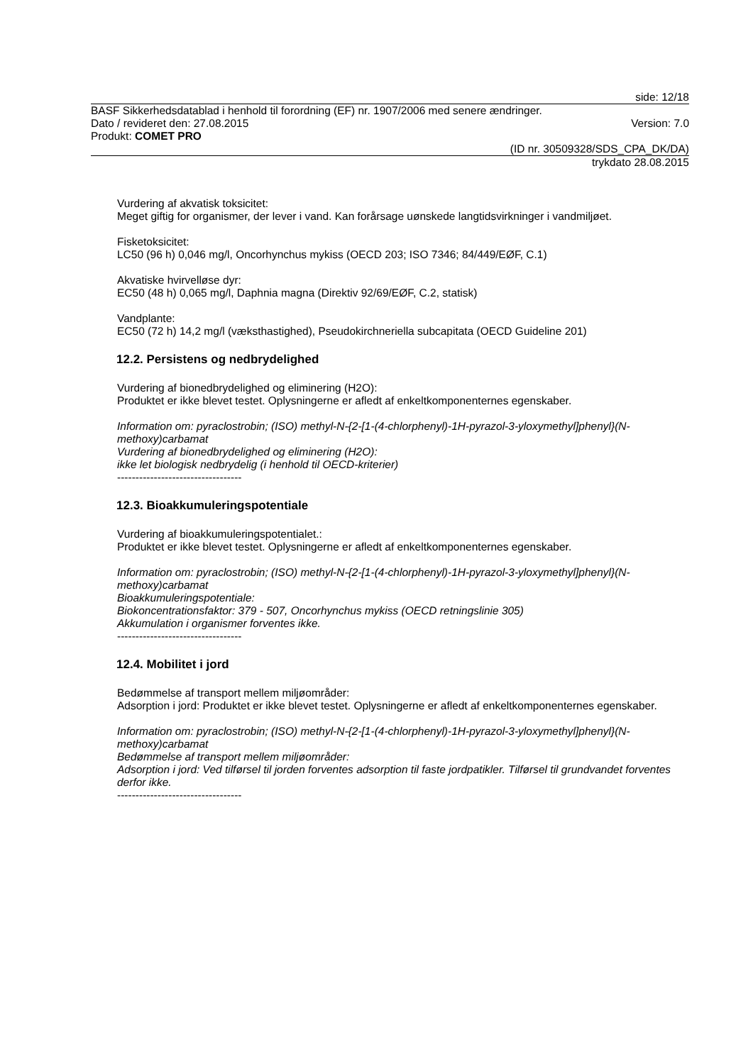side: 12/18
BASF Sikkerhedsdatablad i henhold til forordning (EF) nr. 1907/2006 med senere ændringer.
Dato / revideret den: 27.08.2015 Version: 7.0
Produkt: COMET PRO
(ID nr. 30509328/SDS_CPA_DK/DA)
trykdato 28.08.2015
Vurdering af akvatisk toksicitet:
Meget giftig for organismer, der lever i vand. Kan forårsage uønskede langtidsvirkninger i vandmiljøet.
Fisketoksicitet:
LC50 (96 h) 0,046 mg/l, Oncorhynchus mykiss (OECD 203; ISO 7346; 84/449/EØF, C.1)
Akvatiske hvirvelløse dyr:
EC50 (48 h) 0,065 mg/l, Daphnia magna (Direktiv 92/69/EØF, C.2, statisk)
Vandplante:
EC50 (72 h) 14,2 mg/l (væksthastighed), Pseudokirchneriella subcapitata (OECD Guideline 201)
12.2. Persistens og nedbrydelighed
Vurdering af bionedbrydelighed og eliminering (H2O):
Produktet er ikke blevet testet. Oplysningerne er afledt af enkeltkomponenternes egenskaber.
Information om: pyraclostrobin; (ISO) methyl-N-{2-[1-(4-chlorphenyl)-1H-pyrazol-3-yloxymethyl]phenyl}(N-methoxy)carbamat
Vurdering af bionedbrydelighed og eliminering (H2O):
ikke let biologisk nedbrydelig (i henhold til OECD-kriterier)
----------------------------------
12.3. Bioakkumuleringspotentiale
Vurdering af bioakkumuleringspotentialet.:
Produktet er ikke blevet testet. Oplysningerne er afledt af enkeltkomponenternes egenskaber.
Information om: pyraclostrobin; (ISO) methyl-N-{2-[1-(4-chlorphenyl)-1H-pyrazol-3-yloxymethyl]phenyl}(N-methoxy)carbamat
Bioakkumuleringspotentiale:
Biokoncentrationsfaktor: 379 - 507, Oncorhynchus mykiss (OECD retningslinie 305)
Akkumulation i organismer forventes ikke.
----------------------------------
12.4. Mobilitet i jord
Bedømmelse af transport mellem miljøområder:
Adsorption i jord: Produktet er ikke blevet testet. Oplysningerne er afledt af enkeltkomponenternes egenskaber.
Information om: pyraclostrobin; (ISO) methyl-N-{2-[1-(4-chlorphenyl)-1H-pyrazol-3-yloxymethyl]phenyl}(N-methoxy)carbamat
Bedømmelse af transport mellem miljøområder:
Adsorption i jord: Ved tilførsel til jorden forventes adsorption til faste jordpatikler. Tilførsel til grundvandet forventes derfor ikke.
----------------------------------